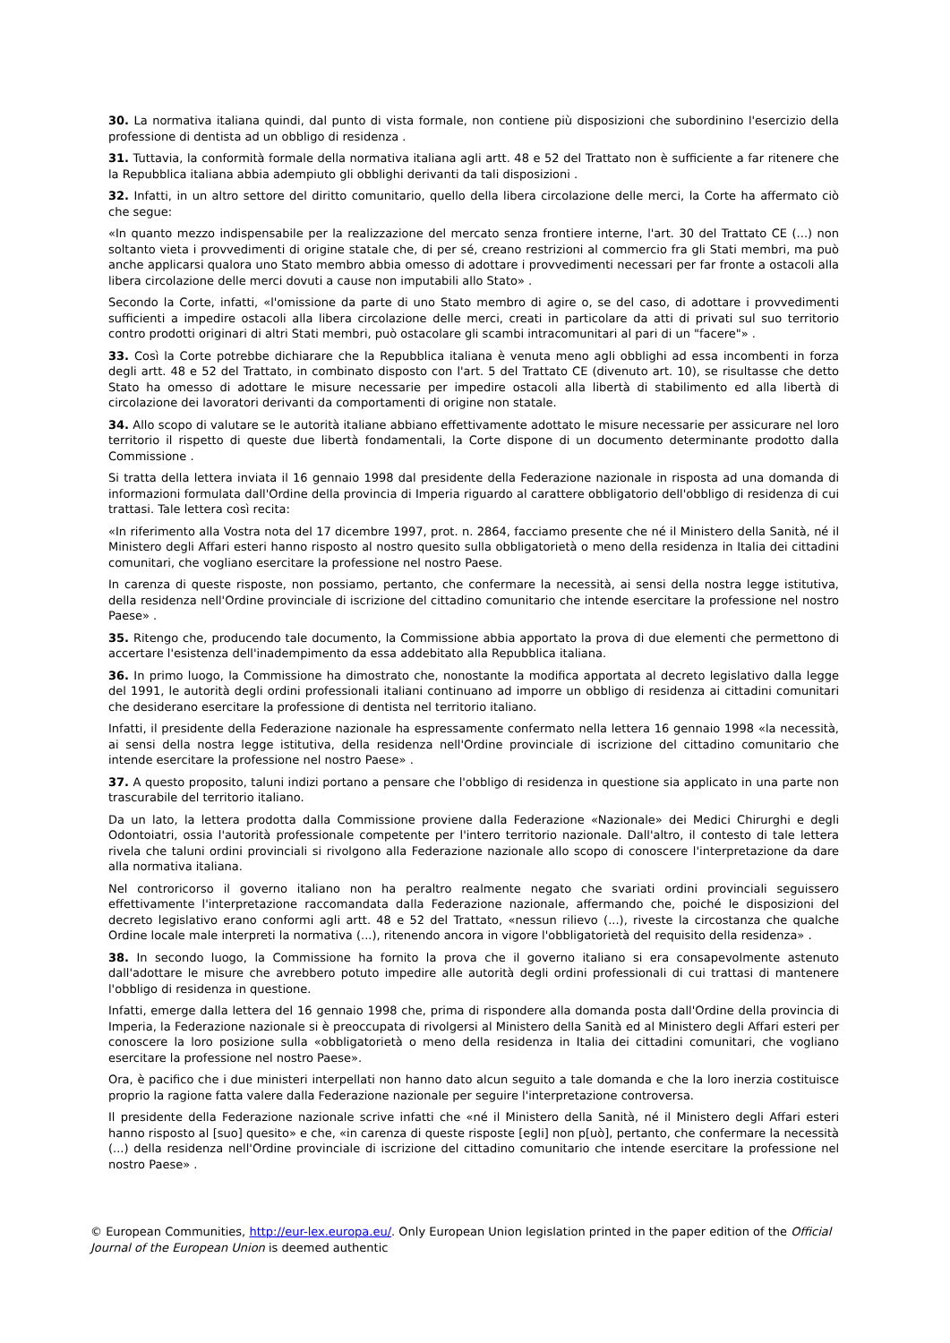30. La normativa italiana quindi, dal punto di vista formale, non contiene più disposizioni che subordinino l'esercizio della professione di dentista ad un obbligo di residenza .
31. Tuttavia, la conformità formale della normativa italiana agli artt. 48 e 52 del Trattato non è sufficiente a far ritenere che la Repubblica italiana abbia adempiuto gli obblighi derivanti da tali disposizioni .
32. Infatti, in un altro settore del diritto comunitario, quello della libera circolazione delle merci, la Corte ha affermato ciò che segue:
«In quanto mezzo indispensabile per la realizzazione del mercato senza frontiere interne, l'art. 30 del Trattato CE (...) non soltanto vieta i provvedimenti di origine statale che, di per sé, creano restrizioni al commercio fra gli Stati membri, ma può anche applicarsi qualora uno Stato membro abbia omesso di adottare i provvedimenti necessari per far fronte a ostacoli alla libera circolazione delle merci dovuti a cause non imputabili allo Stato» .
Secondo la Corte, infatti, «l'omissione da parte di uno Stato membro di agire o, se del caso, di adottare i provvedimenti sufficienti a impedire ostacoli alla libera circolazione delle merci, creati in particolare da atti di privati sul suo territorio contro prodotti originari di altri Stati membri, può ostacolare gli scambi intracomunitari al pari di un "facere"» .
33. Così la Corte potrebbe dichiarare che la Repubblica italiana è venuta meno agli obblighi ad essa incombenti in forza degli artt. 48 e 52 del Trattato, in combinato disposto con l'art. 5 del Trattato CE (divenuto art. 10), se risultasse che detto Stato ha omesso di adottare le misure necessarie per impedire ostacoli alla libertà di stabilimento ed alla libertà di circolazione dei lavoratori derivanti da comportamenti di origine non statale.
34. Allo scopo di valutare se le autorità italiane abbiano effettivamente adottato le misure necessarie per assicurare nel loro territorio il rispetto di queste due libertà fondamentali, la Corte dispone di un documento determinante prodotto dalla Commissione .
Si tratta della lettera inviata il 16 gennaio 1998 dal presidente della Federazione nazionale in risposta ad una domanda di informazioni formulata dall'Ordine della provincia di Imperia riguardo al carattere obbligatorio dell'obbligo di residenza di cui trattasi. Tale lettera così recita:
«In riferimento alla Vostra nota del 17 dicembre 1997, prot. n. 2864, facciamo presente che né il Ministero della Sanità, né il Ministero degli Affari esteri hanno risposto al nostro quesito sulla obbligatorietà o meno della residenza in Italia dei cittadini comunitari, che vogliano esercitare la professione nel nostro Paese.
In carenza di queste risposte, non possiamo, pertanto, che confermare la necessità, ai sensi della nostra legge istitutiva, della residenza nell'Ordine provinciale di iscrizione del cittadino comunitario che intende esercitare la professione nel nostro Paese» .
35. Ritengo che, producendo tale documento, la Commissione abbia apportato la prova di due elementi che permettono di accertare l'esistenza dell'inadempimento da essa addebitato alla Repubblica italiana.
36. In primo luogo, la Commissione ha dimostrato che, nonostante la modifica apportata al decreto legislativo dalla legge del 1991, le autorità degli ordini professionali italiani continuano ad imporre un obbligo di residenza ai cittadini comunitari che desiderano esercitare la professione di dentista nel territorio italiano.
Infatti, il presidente della Federazione nazionale ha espressamente confermato nella lettera 16 gennaio 1998 «la necessità, ai sensi della nostra legge istitutiva, della residenza nell'Ordine provinciale di iscrizione del cittadino comunitario che intende esercitare la professione nel nostro Paese» .
37. A questo proposito, taluni indizi portano a pensare che l'obbligo di residenza in questione sia applicato in una parte non trascurabile del territorio italiano.
Da un lato, la lettera prodotta dalla Commissione proviene dalla Federazione «Nazionale» dei Medici Chirurghi e degli Odontoiatri, ossia l'autorità professionale competente per l'intero territorio nazionale. Dall'altro, il contesto di tale lettera rivela che taluni ordini provinciali si rivolgono alla Federazione nazionale allo scopo di conoscere l'interpretazione da dare alla normativa italiana.
Nel controricorso il governo italiano non ha peraltro realmente negato che svariati ordini provinciali seguissero effettivamente l'interpretazione raccomandata dalla Federazione nazionale, affermando che, poiché le disposizioni del decreto legislativo erano conformi agli artt. 48 e 52 del Trattato, «nessun rilievo (...), riveste la circostanza che qualche Ordine locale male interpreti la normativa (...), ritenendo ancora in vigore l'obbligatorietà del requisito della residenza» .
38. In secondo luogo, la Commissione ha fornito la prova che il governo italiano si era consapevolmente astenuto dall'adottare le misure che avrebbero potuto impedire alle autorità degli ordini professionali di cui trattasi di mantenere l'obbligo di residenza in questione.
Infatti, emerge dalla lettera del 16 gennaio 1998 che, prima di rispondere alla domanda posta dall'Ordine della provincia di Imperia, la Federazione nazionale si è preoccupata di rivolgersi al Ministero della Sanità ed al Ministero degli Affari esteri per conoscere la loro posizione sulla «obbligatorietà o meno della residenza in Italia dei cittadini comunitari, che vogliano esercitare la professione nel nostro Paese».
Ora, è pacifico che i due ministeri interpellati non hanno dato alcun seguito a tale domanda e che la loro inerzia costituisce proprio la ragione fatta valere dalla Federazione nazionale per seguire l'interpretazione controversa.
Il presidente della Federazione nazionale scrive infatti che «né il Ministero della Sanità, né il Ministero degli Affari esteri hanno risposto al [suo] quesito» e che, «in carenza di queste risposte [egli] non p[uò], pertanto, che confermare la necessità (...) della residenza nell'Ordine provinciale di iscrizione del cittadino comunitario che intende esercitare la professione nel nostro Paese» .
© European Communities, http://eur-lex.europa.eu/. Only European Union legislation printed in the paper edition of the Official Journal of the European Union is deemed authentic